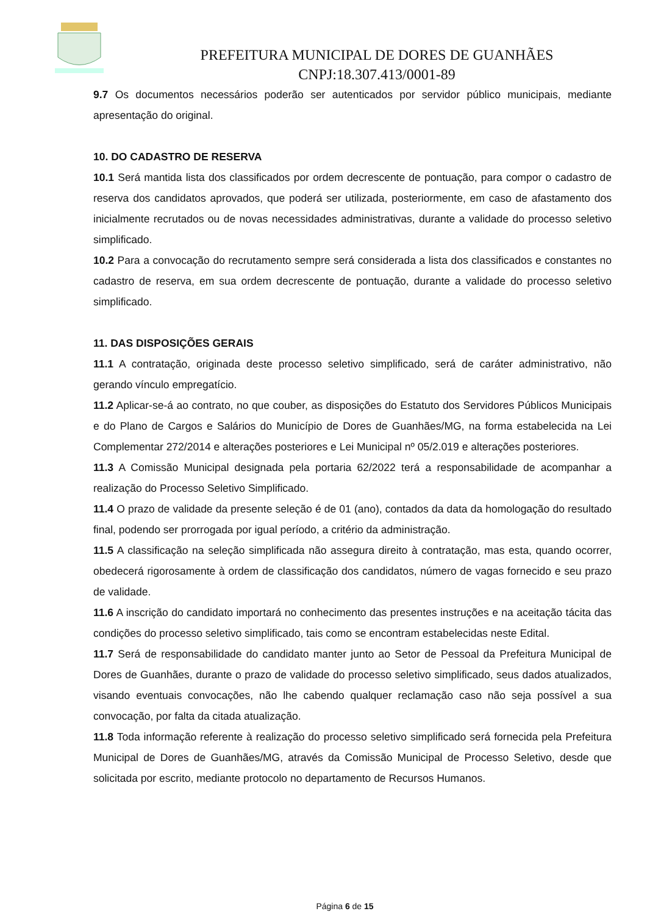PREFEITURA MUNICIPAL DE DORES DE GUANHÃES
CNPJ:18.307.413/0001-89
9.7 Os documentos necessários poderão ser autenticados por servidor público municipais, mediante apresentação do original.
10. DO CADASTRO DE RESERVA
10.1 Será mantida lista dos classificados por ordem decrescente de pontuação, para compor o cadastro de reserva dos candidatos aprovados, que poderá ser utilizada, posteriormente, em caso de afastamento dos inicialmente recrutados ou de novas necessidades administrativas, durante a validade do processo seletivo simplificado.
10.2 Para a convocação do recrutamento sempre será considerada a lista dos classificados e constantes no cadastro de reserva, em sua ordem decrescente de pontuação, durante a validade do processo seletivo simplificado.
11. DAS DISPOSIÇÕES GERAIS
11.1 A contratação, originada deste processo seletivo simplificado, será de caráter administrativo, não gerando vínculo empregatício.
11.2 Aplicar-se-á ao contrato, no que couber, as disposições do Estatuto dos Servidores Públicos Municipais e do Plano de Cargos e Salários do Município de Dores de Guanhães/MG, na forma estabelecida na Lei Complementar 272/2014 e alterações posteriores e Lei Municipal nº 05/2.019 e alterações posteriores.
11.3 A Comissão Municipal designada pela portaria 62/2022 terá a responsabilidade de acompanhar a realização do Processo Seletivo Simplificado.
11.4 O prazo de validade da presente seleção é de 01 (ano), contados da data da homologação do resultado final, podendo ser prorrogada por igual período, a critério da administração.
11.5 A classificação na seleção simplificada não assegura direito à contratação, mas esta, quando ocorrer, obedecerá rigorosamente à ordem de classificação dos candidatos, número de vagas fornecido e seu prazo de validade.
11.6 A inscrição do candidato importará no conhecimento das presentes instruções e na aceitação tácita das condições do processo seletivo simplificado, tais como se encontram estabelecidas neste Edital.
11.7 Será de responsabilidade do candidato manter junto ao Setor de Pessoal da Prefeitura Municipal de Dores de Guanhães, durante o prazo de validade do processo seletivo simplificado, seus dados atualizados, visando eventuais convocações, não lhe cabendo qualquer reclamação caso não seja possível a sua convocação, por falta da citada atualização.
11.8 Toda informação referente à realização do processo seletivo simplificado será fornecida pela Prefeitura Municipal de Dores de Guanhães/MG, através da Comissão Municipal de Processo Seletivo, desde que solicitada por escrito, mediante protocolo no departamento de Recursos Humanos.
Página 6 de 15